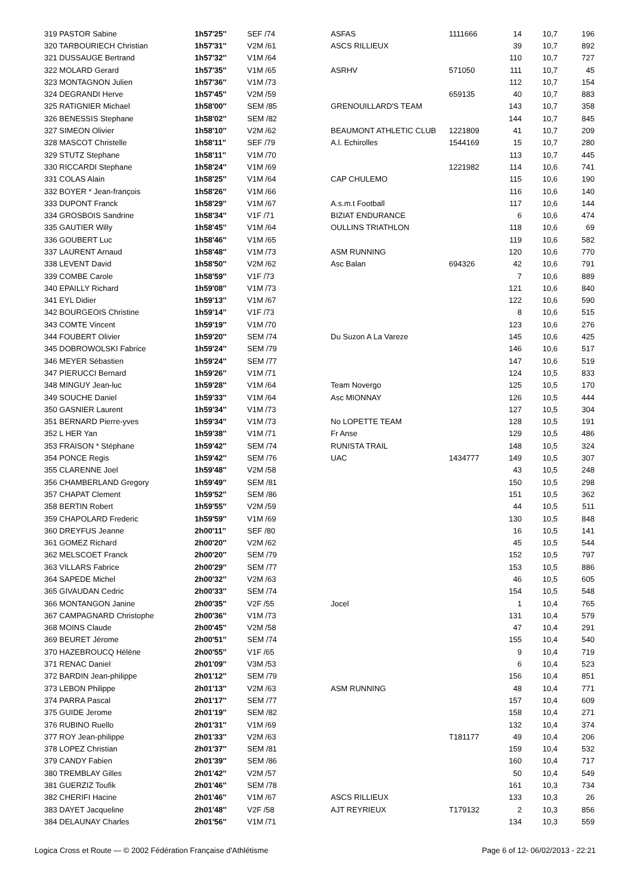| 319 PASTOR Sabine | 1h57'25'' | SEF /74 | ASFAS | 1111666 | 14 | 10,7 | 196 |
| 320 TARBOURIECH Christian | 1h57'31'' | V2M /61 | ASCS RILLIEUX | | 39 | 10,7 | 892 |
| 321 DUSSAUGE Bertrand | 1h57'32'' | V1M /64 | | | 110 | 10,7 | 727 |
| 322 MOLARD Gerard | 1h57'35'' | V1M /65 | ASRHV | 571050 | 111 | 10,7 | 45 |
| 323 MONTAGNON Julien | 1h57'36'' | V1M /73 | | | 112 | 10,7 | 154 |
| 324 DEGRANDI Herve | 1h57'45'' | V2M /59 | | 659135 | 40 | 10,7 | 883 |
| 325 RATIGNIER Michael | 1h58'00'' | SEM /85 | GRENOUILLARD'S TEAM | | 143 | 10,7 | 358 |
| 326 BENESSIS Stephane | 1h58'02'' | SEM /82 | | | 144 | 10,7 | 845 |
| 327 SIMEON Olivier | 1h58'10'' | V2M /62 | BEAUMONT ATHLETIC CLUB | 1221809 | 41 | 10,7 | 209 |
| 328 MASCOT Christelle | 1h58'11'' | SEF /79 | A.l. Echirolles | 1544169 | 15 | 10,7 | 280 |
| 329 STUTZ Stephane | 1h58'11'' | V1M /70 | | | 113 | 10,7 | 445 |
| 330 RICCARDI Stephane | 1h58'24'' | V1M /69 | | 1221982 | 114 | 10,6 | 741 |
| 331 COLAS Alain | 1h58'25'' | V1M /64 | CAP CHULEMO | | 115 | 10,6 | 190 |
| 332 BOYER * Jean-françois | 1h58'26'' | V1M /66 | | | 116 | 10,6 | 140 |
| 333 DUPONT Franck | 1h58'29'' | V1M /67 | A.s.m.t Football | | 117 | 10,6 | 144 |
| 334 GROSBOIS Sandrine | 1h58'34'' | V1F /71 | BIZIAT ENDURANCE | | 6 | 10,6 | 474 |
| 335 GAUTIER Willy | 1h58'45'' | V1M /64 | OULLINS TRIATHLON | | 118 | 10,6 | 69 |
| 336 GOUBERT Luc | 1h58'46'' | V1M /65 | | | 119 | 10,6 | 582 |
| 337 LAURENT Arnaud | 1h58'48'' | V1M /73 | ASM RUNNING | | 120 | 10,6 | 770 |
| 338 LEVENT David | 1h58'50'' | V2M /62 | Asc Balan | 694326 | 42 | 10,6 | 791 |
| 339 COMBE Carole | 1h58'59'' | V1F /73 | | | 7 | 10,6 | 889 |
| 340 EPAILLY Richard | 1h59'08'' | V1M /73 | | | 121 | 10,6 | 840 |
| 341 EYL Didier | 1h59'13'' | V1M /67 | | | 122 | 10,6 | 590 |
| 342 BOURGEOIS Christine | 1h59'14'' | V1F /73 | | | 8 | 10,6 | 515 |
| 343 COMTE Vincent | 1h59'19'' | V1M /70 | | | 123 | 10,6 | 276 |
| 344 FOUBERT Olivier | 1h59'20'' | SEM /74 | Du Suzon A La Vareze | | 145 | 10,6 | 425 |
| 345 DOBROWOLSKI Fabrice | 1h59'24'' | SEM /79 | | | 146 | 10,6 | 517 |
| 346 MEYER Sébastien | 1h59'24'' | SEM /77 | | | 147 | 10,6 | 519 |
| 347 PIERUCCI Bernard | 1h59'26'' | V1M /71 | | | 124 | 10,5 | 833 |
| 348 MINGUY Jean-luc | 1h59'28'' | V1M /64 | Team Novergo | | 125 | 10,5 | 170 |
| 349 SOUCHE Daniel | 1h59'33'' | V1M /64 | Asc MIONNAY | | 126 | 10,5 | 444 |
| 350 GASNIER Laurent | 1h59'34'' | V1M /73 | | | 127 | 10,5 | 304 |
| 351 BERNARD Pierre-yves | 1h59'34'' | V1M /73 | No LOPETTE TEAM | | 128 | 10,5 | 191 |
| 352 L HER Yan | 1h59'38'' | V1M /71 | Fr Anse | | 129 | 10,5 | 486 |
| 353 FRAISON * Stéphane | 1h59'42'' | SEM /74 | RUNISTA TRAIL | | 148 | 10,5 | 324 |
| 354 PONCE Regis | 1h59'42'' | SEM /76 | UAC | 1434777 | 149 | 10,5 | 307 |
| 355 CLARENNE Joel | 1h59'48'' | V2M /58 | | | 43 | 10,5 | 248 |
| 356 CHAMBERLAND Gregory | 1h59'49'' | SEM /81 | | | 150 | 10,5 | 298 |
| 357 CHAPAT Clement | 1h59'52'' | SEM /86 | | | 151 | 10,5 | 362 |
| 358 BERTIN Robert | 1h59'55'' | V2M /59 | | | 44 | 10,5 | 511 |
| 359 CHAPOLARD Frederic | 1h59'59'' | V1M /69 | | | 130 | 10,5 | 848 |
| 360 DREYFUS Jeanne | 2h00'11'' | SEF /80 | | | 16 | 10,5 | 141 |
| 361 GOMEZ Richard | 2h00'20'' | V2M /62 | | | 45 | 10,5 | 544 |
| 362 MELSCOET Franck | 2h00'20'' | SEM /79 | | | 152 | 10,5 | 797 |
| 363 VILLARS Fabrice | 2h00'29'' | SEM /77 | | | 153 | 10,5 | 886 |
| 364 SAPEDE Michel | 2h00'32'' | V2M /63 | | | 46 | 10,5 | 605 |
| 365 GIVAUDAN Cedric | 2h00'33'' | SEM /74 | | | 154 | 10,5 | 548 |
| 366 MONTANGON Janine | 2h00'35'' | V2F /55 | Jocel | | 1 | 10,4 | 765 |
| 367 CAMPAGNARD Christophe | 2h00'36'' | V1M /73 | | | 131 | 10,4 | 579 |
| 368 MOINS Claude | 2h00'45'' | V2M /58 | | | 47 | 10,4 | 291 |
| 369 BEURET Jérome | 2h00'51'' | SEM /74 | | | 155 | 10,4 | 540 |
| 370 HAZEBROUCQ Hélène | 2h00'55'' | V1F /65 | | | 9 | 10,4 | 719 |
| 371 RENAC Daniel | 2h01'09'' | V3M /53 | | | 6 | 10,4 | 523 |
| 372 BARDIN Jean-philippe | 2h01'12'' | SEM /79 | | | 156 | 10,4 | 851 |
| 373 LEBON Philippe | 2h01'13'' | V2M /63 | ASM RUNNING | | 48 | 10,4 | 771 |
| 374 PARRA Pascal | 2h01'17'' | SEM /77 | | | 157 | 10,4 | 609 |
| 375 GUIDE Jerome | 2h01'19'' | SEM /82 | | | 158 | 10,4 | 271 |
| 376 RUBINO Ruello | 2h01'31'' | V1M /69 | | | 132 | 10,4 | 374 |
| 377 ROY Jean-philippe | 2h01'33'' | V2M /63 | | T181177 | 49 | 10,4 | 206 |
| 378 LOPEZ Christian | 2h01'37'' | SEM /81 | | | 159 | 10,4 | 532 |
| 379 CANDY Fabien | 2h01'39'' | SEM /86 | | | 160 | 10,4 | 717 |
| 380 TREMBLAY Gilles | 2h01'42'' | V2M /57 | | | 50 | 10,4 | 549 |
| 381 GUERZIZ Toufik | 2h01'46'' | SEM /78 | | | 161 | 10,3 | 734 |
| 382 CHERIFI Hacine | 2h01'46'' | V1M /67 | ASCS RILLIEUX | | 133 | 10,3 | 26 |
| 383 DAYET Jacqueline | 2h01'48'' | V2F /58 | AJT REYRIEUX | T179132 | 2 | 10,3 | 856 |
| 384 DELAUNAY Charles | 2h01'56'' | V1M /71 | | | 134 | 10,3 | 559 |
Logica Cross et Route — © 2002 Fédération Française d'Athlétisme Page 6 of 12- 06/02/2013 - 22:21